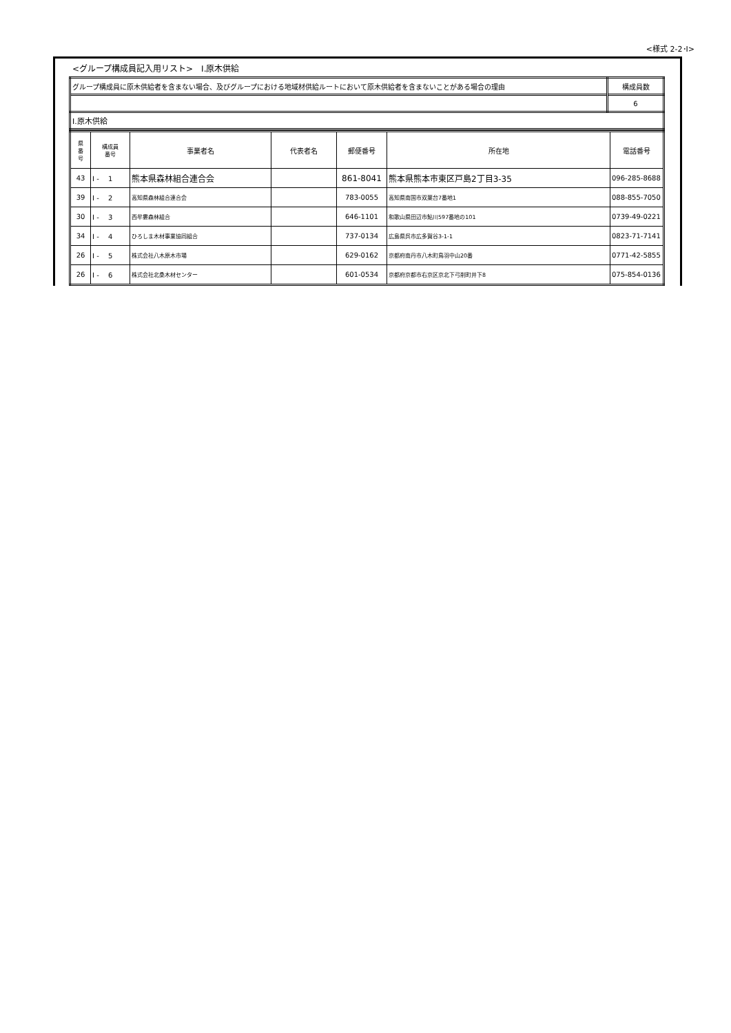<様式 2-2･Ⅰ>
<グループ構成員記入用リスト>　Ⅰ.原木供給
| グループ構成員に原木供給者を含まない場合、及びグループにおける地域材供給ルートにおいて原木供給者を含まないことがある場合の理由 | 構成員数 |
| | 6 |
| Ⅰ.原木供給 | |
| 県 番 号 | 構成員 番号 | 事業者名 | 代表者名 | 郵便番号 | 所在地 | 電話番号 |
| --- | --- | --- | --- | --- | --- | --- |
| 43 | Ⅰ - 1 | 熊本県森林組合連合会 | | 861-8041 | 熊本県熊本市東区戸島2丁目3-35 | 096-285-8688 |
| 39 | Ⅰ - 2 | 高知県森林組合連合会 | | 783-0055 | 高知県南国市双葉台7番地1 | 088-855-7050 |
| 30 | Ⅰ - 3 | 西牟婁森林組合 | | 646-1101 | 和歌山県田辺市鮎川597番地の101 | 0739-49-0221 |
| 34 | Ⅰ - 4 | ひろしま木材事業協同組合 | | 737-0134 | 広島県呉市広多賀谷3-1-1 | 0823-71-7141 |
| 26 | Ⅰ - 5 | 株式会社八木原木市場 | | 629-0162 | 京都府南丹市八木町鳥羽中山20番 | 0771-42-5855 |
| 26 | Ⅰ - 6 | 株式会社北桑木材センター | | 601-0534 | 京都府京都市右京区京北下弓削町井下8 | 075-854-0136 |